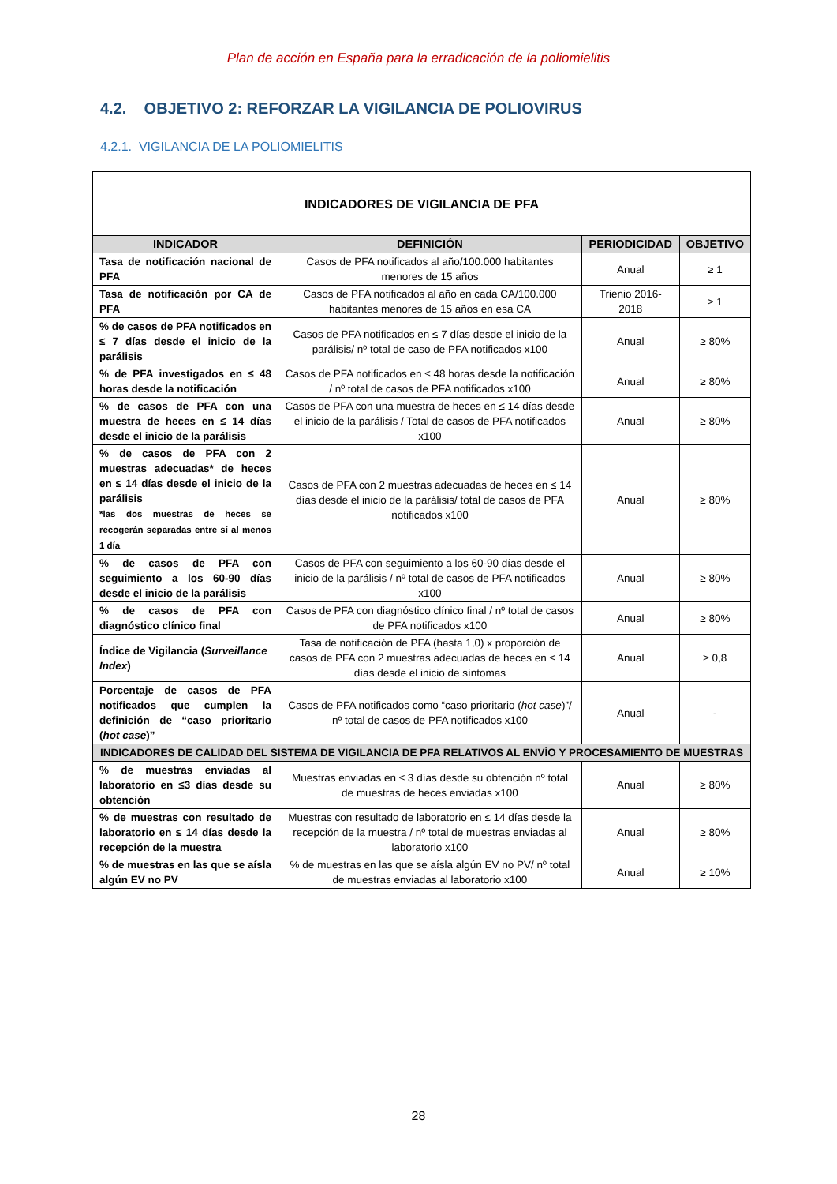Plan de acción en España para la erradicación de la poliomielitis
4.2. OBJETIVO 2: REFORZAR LA VIGILANCIA DE POLIOVIRUS
4.2.1. VIGILANCIA DE LA POLIOMIELITIS
| INDICADORES DE VIGILANCIA DE PFA | | | |
| INDICADOR | DEFINICIÓN | PERIODICIDAD | OBJETIVO |
| Tasa de notificación nacional de PFA | Casos de PFA notificados al año/100.000 habitantes menores de 15 años | Anual | ≥ 1 |
| Tasa de notificación por CA de PFA | Casos de PFA notificados al año en cada CA/100.000 habitantes menores de 15 años en esa CA | Trienio 2016-2018 | ≥ 1 |
| % de casos de PFA notificados en ≤ 7 días desde el inicio de la parálisis | Casos de PFA notificados en ≤ 7 días desde el inicio de la parálisis/ nº total de caso de PFA notificados x100 | Anual | ≥ 80% |
| % de PFA investigados en ≤ 48 horas desde la notificación | Casos de PFA notificados en ≤ 48 horas desde la notificación / nº total de casos de PFA notificados x100 | Anual | ≥ 80% |
| % de casos de PFA con una muestra de heces en ≤ 14 días desde el inicio de la parálisis | Casos de PFA con una muestra de heces en ≤ 14 días desde el inicio de la parálisis / Total de casos de PFA notificados x100 | Anual | ≥ 80% |
| % de casos de PFA con 2 muestras adecuadas* de heces en ≤ 14 días desde el inicio de la parálisis *las dos muestras de heces se recogerán separadas entre sí al menos 1 día | Casos de PFA con 2 muestras adecuadas de heces en ≤ 14 días desde el inicio de la parálisis/ total de casos de PFA notificados x100 | Anual | ≥ 80% |
| % de casos de PFA con seguimiento a los 60-90 días desde el inicio de la parálisis | Casos de PFA con seguimiento a los 60-90 días desde el inicio de la parálisis / nº total de casos de PFA notificados x100 | Anual | ≥ 80% |
| % de casos de PFA con diagnóstico clínico final | Casos de PFA con diagnóstico clínico final / nº total de casos de PFA notificados x100 | Anual | ≥ 80% |
| Índice de Vigilancia ( Surveillance Index ) | Tasa de notificación de PFA (hasta 1,0) x proporción de casos de PFA con 2 muestras adecuadas de heces en ≤ 14 días desde el inicio de síntomas | Anual | ≥ 0,8 |
| Porcentaje de casos de PFA notificados que cumplen la definición de “caso prioritario ( hot case )” | Casos de PFA notificados como “caso prioritario ( hot case )”/ nº total de casos de PFA notificados x100 | Anual | - |
| INDICADORES DE CALIDAD DEL SISTEMA DE VIGILANCIA DE PFA RELATIVOS AL ENVÍO Y PROCESAMIENTO DE MUESTRAS | | | |
| % de muestras enviadas al laboratorio en ≤3 días desde su obtención | Muestras enviadas en ≤ 3 días desde su obtención nº total de muestras de heces enviadas x100 | Anual | ≥ 80% |
| % de muestras con resultado de laboratorio en ≤ 14 días desde la recepción de la muestra | Muestras con resultado de laboratorio en ≤ 14 días desde la recepción de la muestra / nº total de muestras enviadas al laboratorio x100 | Anual | ≥ 80% |
| % de muestras en las que se aísla algún EV no PV | % de muestras en las que se aísla algún EV no PV/ nº total de muestras enviadas al laboratorio x100 | Anual | ≥ 10% |
28